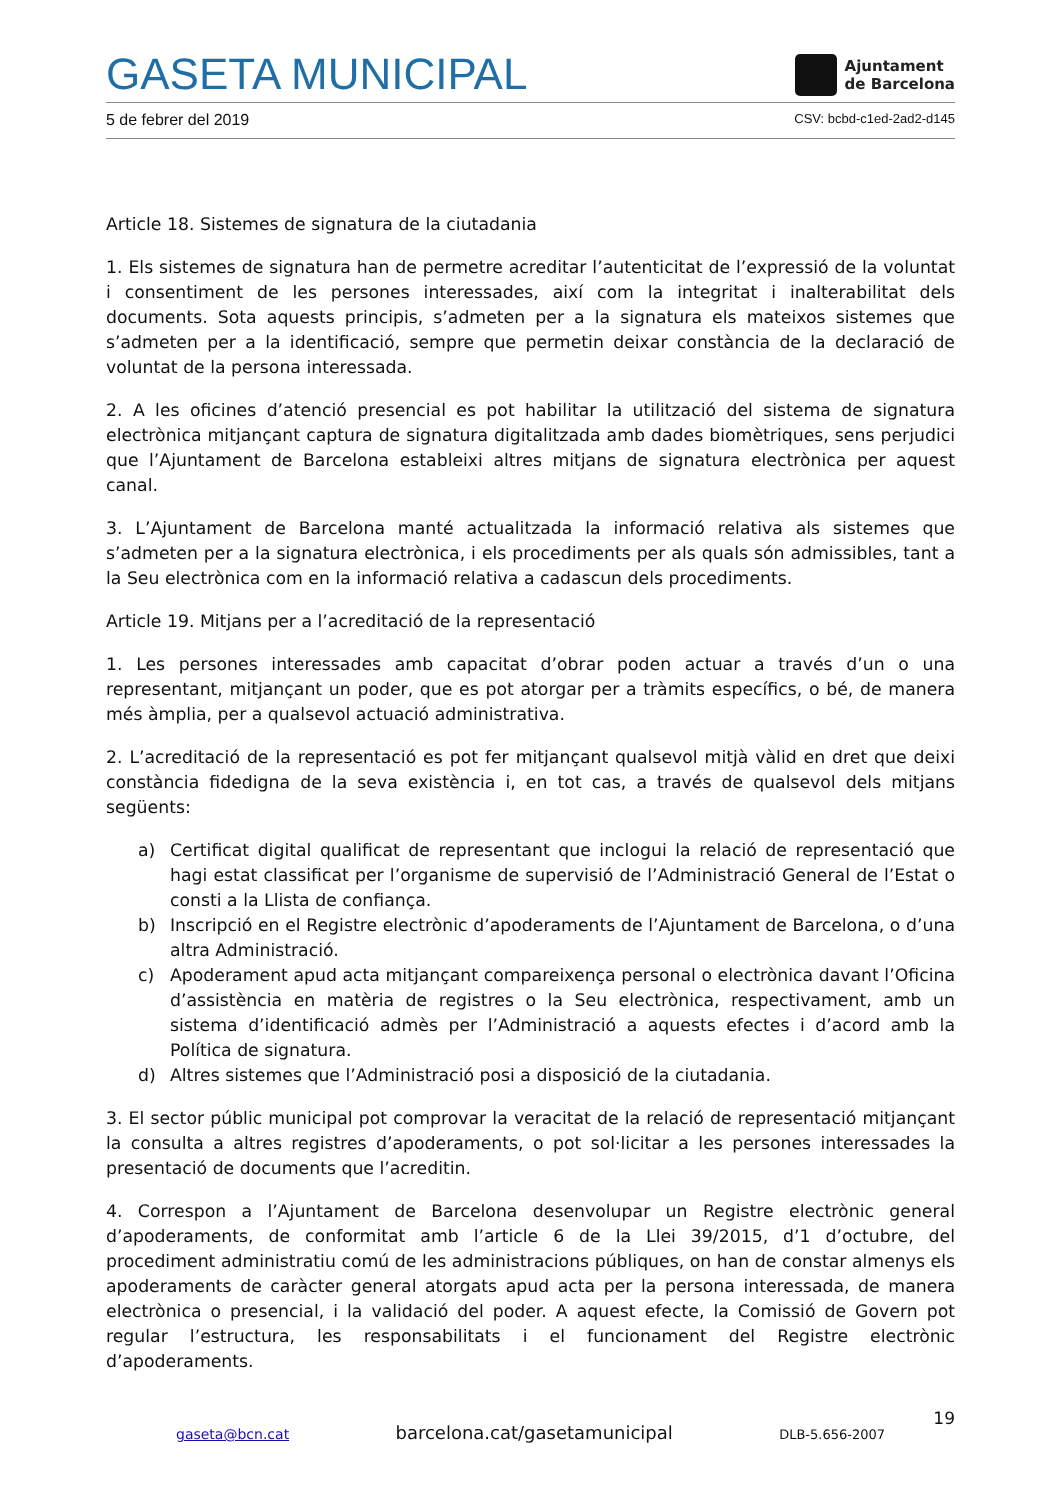GASETA MUNICIPAL
Ajuntament
de Barcelona
5 de febrer del 2019 CSV: bcbd-c1ed-2ad2-d145
Article 18. Sistemes de signatura de la ciutadania
1. Els sistemes de signatura han de permetre acreditar l’autenticitat de l’expressió de la voluntat i consentiment de les persones interessades, així com la integritat i inalterabilitat dels documents. Sota aquests principis, s’admeten per a la signatura els mateixos sistemes que s’admeten per a la identificació, sempre que permetin deixar constància de la declaració de voluntat de la persona interessada.
2. A les oficines d’atenció presencial es pot habilitar la utilització del sistema de signatura electrònica mitjançant captura de signatura digitalitzada amb dades biomètriques, sens perjudici que l’Ajuntament de Barcelona estableixi altres mitjans de signatura electrònica per aquest canal.
3. L’Ajuntament de Barcelona manté actualitzada la informació relativa als sistemes que s’admeten per a la signatura electrònica, i els procediments per als quals són admissibles, tant a la Seu electrònica com en la informació relativa a cadascun dels procediments.
Article 19. Mitjans per a l’acreditació de la representació
1. Les persones interessades amb capacitat d’obrar poden actuar a través d’un o una representant, mitjançant un poder, que es pot atorgar per a tràmits específics, o bé, de manera més àmplia, per a qualsevol actuació administrativa.
2. L’acreditació de la representació es pot fer mitjançant qualsevol mitjà vàlid en dret que deixi constància fidedigna de la seva existència i, en tot cas, a través de qualsevol dels mitjans següents:
a) Certificat digital qualificat de representant que inclogui la relació de representació que hagi estat classificat per l’organisme de supervisió de l’Administració General de l’Estat o consti a la Llista de confiança.
b) Inscripció en el Registre electrònic d’apoderaments de l’Ajuntament de Barcelona, o d’una altra Administració.
c) Apoderament apud acta mitjançant compareixença personal o electrònica davant l’Oficina d’assistència en matèria de registres o la Seu electrònica, respectivament, amb un sistema d’identificació admès per l’Administració a aquests efectes i d’acord amb la Política de signatura.
d) Altres sistemes que l’Administració posi a disposició de la ciutadania.
3. El sector públic municipal pot comprovar la veracitat de la relació de representació mitjançant la consulta a altres registres d’apoderaments, o pot sol·licitar a les persones interessades la presentació de documents que l’acreditin.
4. Correspon a l’Ajuntament de Barcelona desenvolupar un Registre electrònic general d’apoderaments, de conformitat amb l’article 6 de la Llei 39/2015, d’1 d’octubre, del procediment administratiu comú de les administracions públiques, on han de constar almenys els apoderaments de caràcter general atorgats apud acta per la persona interessada, de manera electrònica o presencial, i la validació del poder. A aquest efecte, la Comissió de Govern pot regular l’estructura, les responsabilitats i el funcionament del Registre electrònic d’apoderaments.
19
gaseta@bcn.cat barcelona.cat/gasetamunicipal DLB-5.656-2007